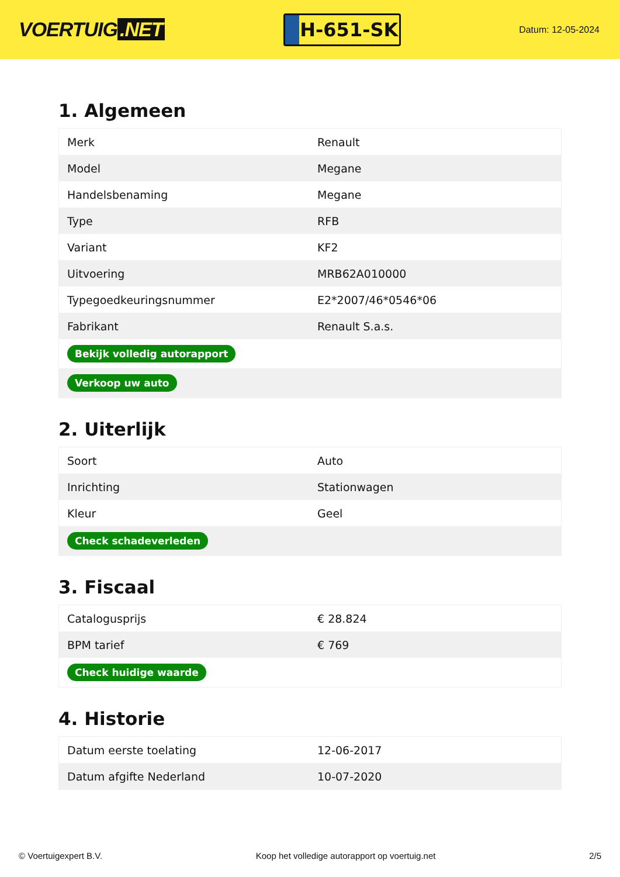VOERTUIG.NET
H-651-SK
Datum: 12-05-2024
1. Algemeen
| Merk | Renault |
| Model | Megane |
| Handelsbenaming | Megane |
| Type | RFB |
| Variant | KF2 |
| Uitvoering | MRB62A010000 |
| Typegoedkeuringsnummer | E2*2007/46*0546*06 |
| Fabrikant | Renault S.a.s. |
| Bekijk volledig autorapport | |
| Verkoop uw auto | |
2. Uiterlijk
| Soort | Auto |
| Inrichting | Stationwagen |
| Kleur | Geel |
| Check schadeverleden | |
3. Fiscaal
| Catalogusprijs | € 28.824 |
| BPM tarief | € 769 |
| Check huidige waarde | |
4. Historie
| Datum eerste toelating | 12-06-2017 |
| Datum afgifte Nederland | 10-07-2020 |
© Voertuigexpert B.V. Koop het volledige autorapport op voertuig.net 2/5